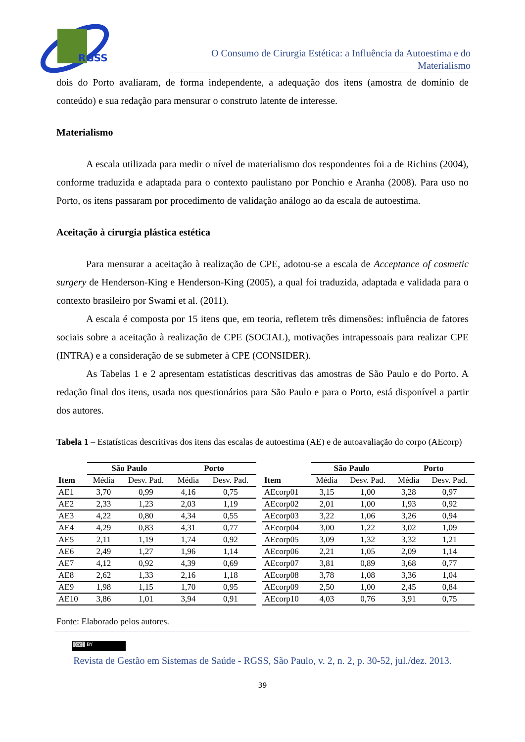RGSS
O Consumo de Cirurgia Estética: a Influência da Autoestima e do Materialismo
dois do Porto avaliaram, de forma independente, a adequação dos itens (amostra de domínio de conteúdo) e sua redação para mensurar o construto latente de interesse.
Materialismo
A escala utilizada para medir o nível de materialismo dos respondentes foi a de Richins (2004), conforme traduzida e adaptada para o contexto paulistano por Ponchio e Aranha (2008). Para uso no Porto, os itens passaram por procedimento de validação análogo ao da escala de autoestima.
Aceitação à cirurgia plástica estética
Para mensurar a aceitação à realização de CPE, adotou-se a escala de Acceptance of cosmetic surgery de Henderson-King e Henderson-King (2005), a qual foi traduzida, adaptada e validada para o contexto brasileiro por Swami et al. (2011).
A escala é composta por 15 itens que, em teoria, refletem três dimensões: influência de fatores sociais sobre a aceitação à realização de CPE (SOCIAL), motivações intrapessoais para realizar CPE (INTRA) e a consideração de se submeter à CPE (CONSIDER).
As Tabelas 1 e 2 apresentam estatísticas descritivas das amostras de São Paulo e do Porto. A redação final dos itens, usada nos questionários para São Paulo e para o Porto, está disponível a partir dos autores.
Tabela 1 – Estatísticas descritivas dos itens das escalas de autoestima (AE) e de autoavaliação do corpo (AEcorp)
| | São Paulo | | Porto | |
| --- | --- | --- | --- | --- |
| Item | Média | Desv. Pad. | Média | Desv. Pad. |
| AE1 | 3,70 | 0,99 | 4,16 | 0,75 |
| AE2 | 2,33 | 1,23 | 2,03 | 1,19 |
| AE3 | 4,22 | 0,80 | 4,34 | 0,55 |
| AE4 | 4,29 | 0,83 | 4,31 | 0,77 |
| AE5 | 2,11 | 1,19 | 1,74 | 0,92 |
| AE6 | 2,49 | 1,27 | 1,96 | 1,14 |
| AE7 | 4,12 | 0,92 | 4,39 | 0,69 |
| AE8 | 2,62 | 1,33 | 2,16 | 1,18 |
| AE9 | 1,98 | 1,15 | 1,70 | 0,95 |
| AE10 | 3,86 | 1,01 | 3,94 | 0,91 |
| | São Paulo | | Porto | |
| --- | --- | --- | --- | --- |
| Item | Média | Desv. Pad. | Média | Desv. Pad. |
| AEcorp01 | 3,15 | 1,00 | 3,28 | 0,97 |
| AEcorp02 | 2,01 | 1,00 | 1,93 | 0,92 |
| AEcorp03 | 3,22 | 1,06 | 3,26 | 0,94 |
| AEcorp04 | 3,00 | 1,22 | 3,02 | 1,09 |
| AEcorp05 | 3,09 | 1,32 | 3,32 | 1,21 |
| AEcorp06 | 2,21 | 1,05 | 2,09 | 1,14 |
| AEcorp07 | 3,81 | 0,89 | 3,68 | 0,77 |
| AEcorp08 | 3,78 | 1,08 | 3,36 | 1,04 |
| AEcorp09 | 2,50 | 1,00 | 2,45 | 0,84 |
| AEcorp10 | 4,03 | 0,76 | 3,91 | 0,75 |
Fonte: Elaborado pelos autores.
(cc) BY
Revista de Gestão em Sistemas de Saúde - RGSS, São Paulo, v. 2, n. 2, p. 30-52, jul./dez. 2013.
39